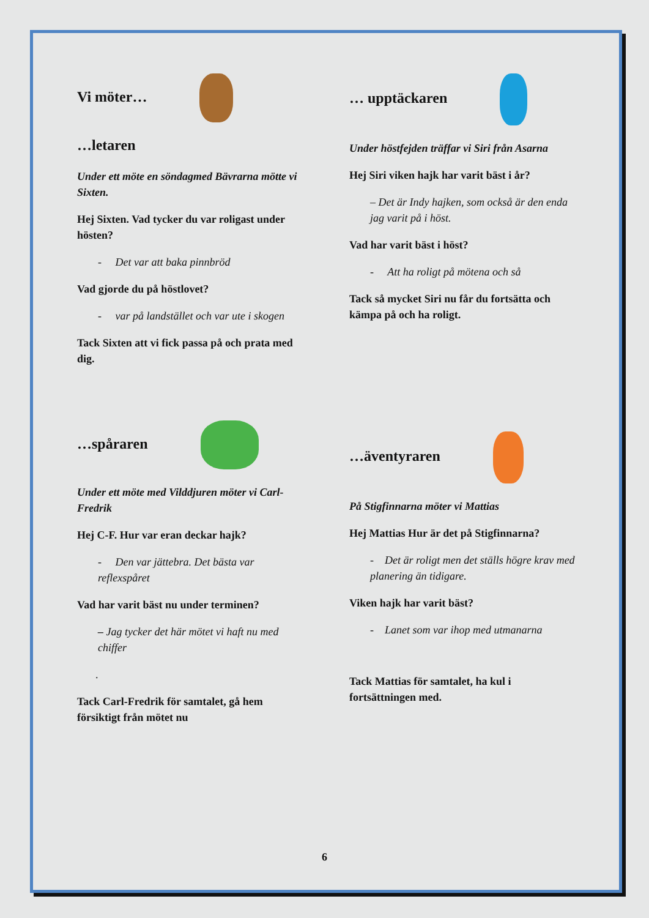Vi möter…
…letaren
Under ett möte en söndagmed Bävrarna mötte vi Sixten.
Hej Sixten. Vad tycker du var roligast under hösten?
- Det var att baka pinnbröd
Vad gjorde du på höstlovet?
- var på landstället och var ute i skogen
Tack Sixten att vi fick passa på och prata med dig.
…spåraren
Under ett möte med Vilddjuren möter vi Carl-Fredrik
Hej C-F. Hur var eran deckar hajk?
- Den var jättebra. Det bästa var reflexspåret
Vad har varit bäst nu under terminen?
– Jag tycker det här mötet vi haft nu med chiffer
.
Tack Carl-Fredrik för samtalet, gå hem försiktigt från mötet nu
… upptäckaren
Under höstfejden träffar vi Siri från Asarna
Hej Siri viken hajk har varit bäst i år?
– Det är Indy hajken, som också är den enda jag varit på i höst.
Vad har varit bäst i höst?
- Att ha roligt på mötena och så
Tack så mycket Siri nu får du fortsätta och kämpa på och ha roligt.
…äventyraren
På Stigfinnarna möter vi Mattias
Hej Mattias Hur är det på Stigfinnarna?
- Det är roligt men det ställs högre krav med planering än tidigare.
Viken hajk har varit bäst?
- Lanet som var ihop med utmanarna
Tack Mattias för samtalet, ha kul i fortsättningen med.
6